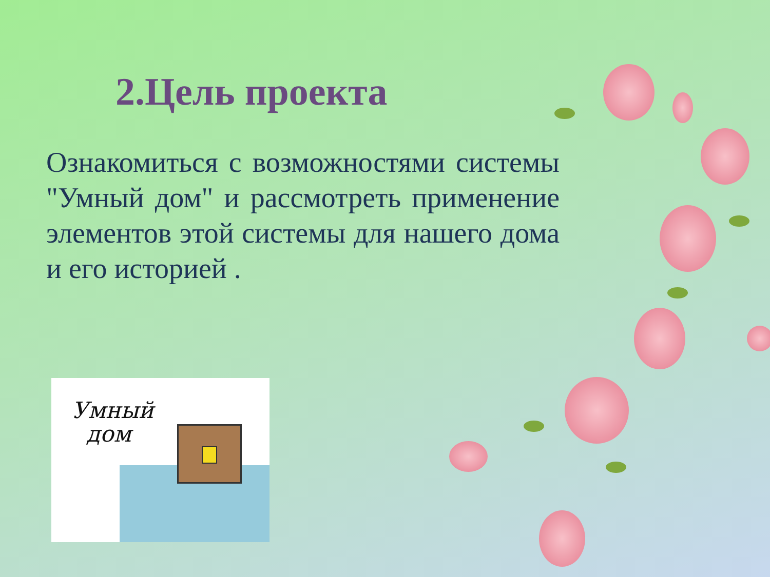2.Цель проекта
Ознакомиться с возможностями системы "Умный дом" и рассмотреть применение элементов этой системы для нашего дома и его историей .
Умный
дом